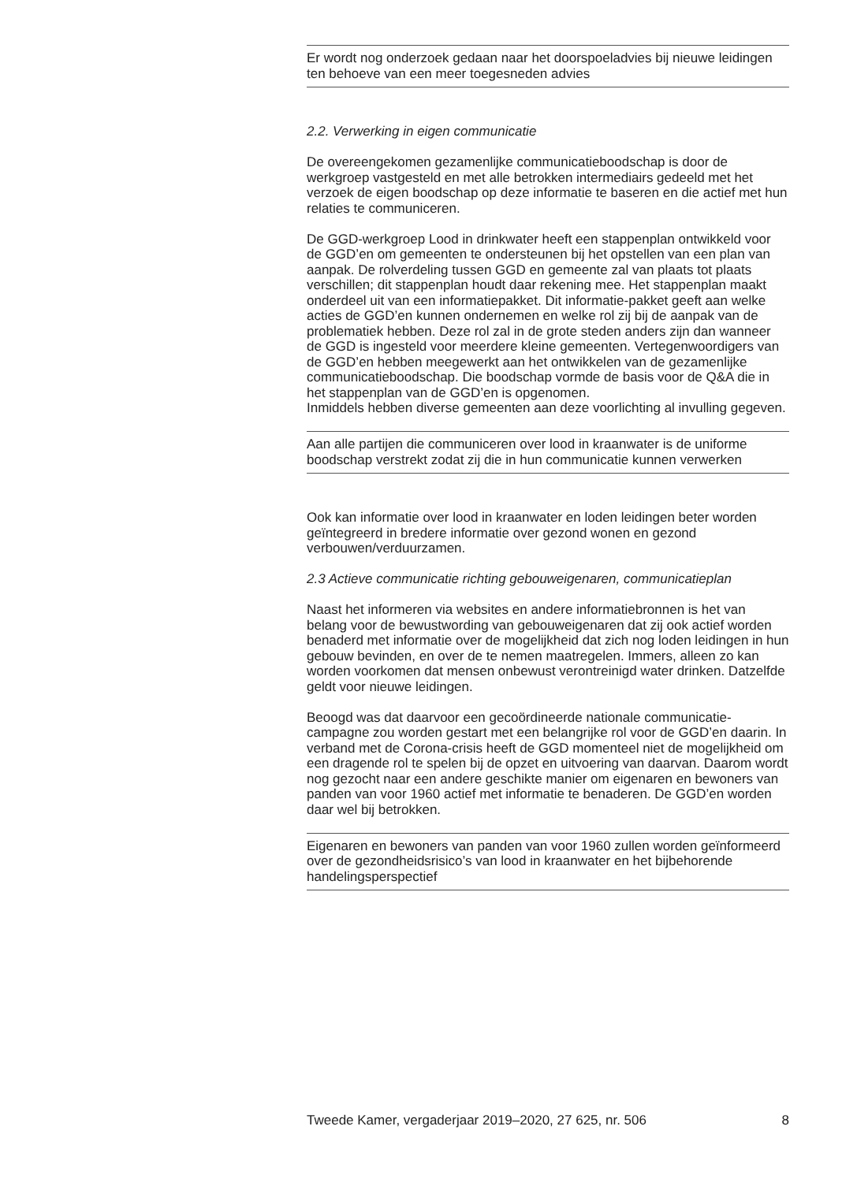Er wordt nog onderzoek gedaan naar het doorspoeladvies bij nieuwe leidingen ten behoeve van een meer toegesneden advies
2.2. Verwerking in eigen communicatie
De overeengekomen gezamenlijke communicatieboodschap is door de werkgroep vastgesteld en met alle betrokken intermediairs gedeeld met het verzoek de eigen boodschap op deze informatie te baseren en die actief met hun relaties te communiceren.
De GGD-werkgroep Lood in drinkwater heeft een stappenplan ontwikkeld voor de GGD’en om gemeenten te ondersteunen bij het opstellen van een plan van aanpak. De rolverdeling tussen GGD en gemeente zal van plaats tot plaats verschillen; dit stappenplan houdt daar rekening mee. Het stappenplan maakt onderdeel uit van een informatiepakket. Dit informatie-pakket geeft aan welke acties de GGD’en kunnen ondernemen en welke rol zij bij de aanpak van de problematiek hebben. Deze rol zal in de grote steden anders zijn dan wanneer de GGD is ingesteld voor meerdere kleine gemeenten. Vertegenwoordigers van de GGD’en hebben meegewerkt aan het ontwikkelen van de gezamenlijke communicatieboodschap. Die boodschap vormde de basis voor de Q&A die in het stappenplan van de GGD’en is opgenomen.
Inmiddels hebben diverse gemeenten aan deze voorlichting al invulling gegeven.
Aan alle partijen die communiceren over lood in kraanwater is de uniforme boodschap verstrekt zodat zij die in hun communicatie kunnen verwerken
Ook kan informatie over lood in kraanwater en loden leidingen beter worden geïntegreerd in bredere informatie over gezond wonen en gezond verbouwen/verduurzamen.
2.3 Actieve communicatie richting gebouweigenaren, communicatieplan
Naast het informeren via websites en andere informatiebronnen is het van belang voor de bewustwording van gebouweigenaren dat zij ook actief worden benaderd met informatie over de mogelijkheid dat zich nog loden leidingen in hun gebouw bevinden, en over de te nemen maatregelen. Immers, alleen zo kan worden voorkomen dat mensen onbewust verontreinigd water drinken. Datzelfde geldt voor nieuwe leidingen.
Beoogd was dat daarvoor een gecoördineerde nationale communicatie-campagne zou worden gestart met een belangrijke rol voor de GGD’en daarin. In verband met de Corona-crisis heeft de GGD momenteel niet de mogelijkheid om een dragende rol te spelen bij de opzet en uitvoering van daarvan. Daarom wordt nog gezocht naar een andere geschikte manier om eigenaren en bewoners van panden van voor 1960 actief met informatie te benaderen. De GGD’en worden daar wel bij betrokken.
Eigenaren en bewoners van panden van voor 1960 zullen worden geïnformeerd over de gezondheidsrisico’s van lood in kraanwater en het bijbehorende handelingsperspectief
Tweede Kamer, vergaderjaar 2019–2020, 27 625, nr. 506 8